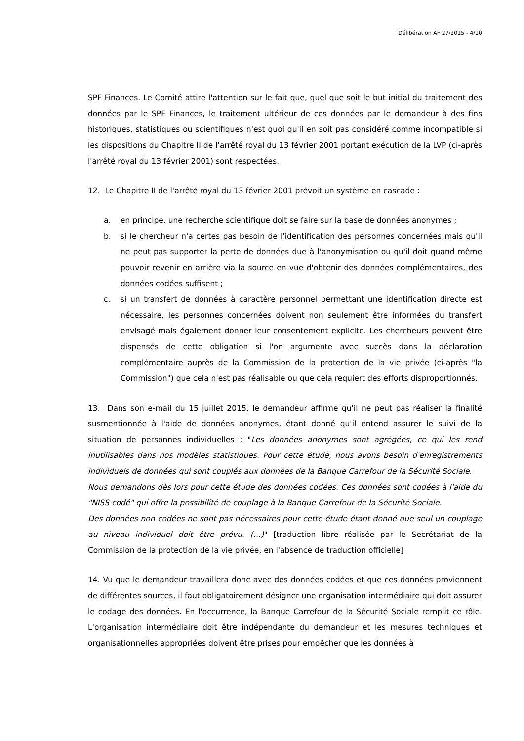Délibération AF 27/2015 - 4/10
SPF Finances. Le Comité attire l'attention sur le fait que, quel que soit le but initial du traitement des données par le SPF Finances, le traitement ultérieur de ces données par le demandeur à des fins historiques, statistiques ou scientifiques n'est quoi qu'il en soit pas considéré comme incompatible si les dispositions du Chapitre II de l'arrêté royal du 13 février 2001 portant exécution de la LVP (ci-après l'arrêté royal du 13 février 2001) sont respectées.
12. Le Chapitre II de l'arrêté royal du 13 février 2001 prévoit un système en cascade :
a. en principe, une recherche scientifique doit se faire sur la base de données anonymes ;
b. si le chercheur n'a certes pas besoin de l'identification des personnes concernées mais qu'il ne peut pas supporter la perte de données due à l'anonymisation ou qu'il doit quand même pouvoir revenir en arrière via la source en vue d'obtenir des données complémentaires, des données codées suffisent ;
c. si un transfert de données à caractère personnel permettant une identification directe est nécessaire, les personnes concernées doivent non seulement être informées du transfert envisagé mais également donner leur consentement explicite. Les chercheurs peuvent être dispensés de cette obligation si l'on argumente avec succès dans la déclaration complémentaire auprès de la Commission de la protection de la vie privée (ci-après "la Commission") que cela n'est pas réalisable ou que cela requiert des efforts disproportionnés.
13. Dans son e-mail du 15 juillet 2015, le demandeur affirme qu'il ne peut pas réaliser la finalité susmentionnée à l'aide de données anonymes, étant donné qu'il entend assurer le suivi de la situation de personnes individuelles : "Les données anonymes sont agrégées, ce qui les rend inutilisables dans nos modèles statistiques. Pour cette étude, nous avons besoin d'enregistrements individuels de données qui sont couplés aux données de la Banque Carrefour de la Sécurité Sociale.
Nous demandons dès lors pour cette étude des données codées. Ces données sont codées à l'aide du "NISS codé" qui offre la possibilité de couplage à la Banque Carrefour de la Sécurité Sociale.
Des données non codées ne sont pas nécessaires pour cette étude étant donné que seul un couplage au niveau individuel doit être prévu. (…)" [traduction libre réalisée par le Secrétariat de la Commission de la protection de la vie privée, en l'absence de traduction officielle]
14. Vu que le demandeur travaillera donc avec des données codées et que ces données proviennent de différentes sources, il faut obligatoirement désigner une organisation intermédiaire qui doit assurer le codage des données. En l'occurrence, la Banque Carrefour de la Sécurité Sociale remplit ce rôle. L'organisation intermédiaire doit être indépendante du demandeur et les mesures techniques et organisationnelles appropriées doivent être prises pour empêcher que les données à